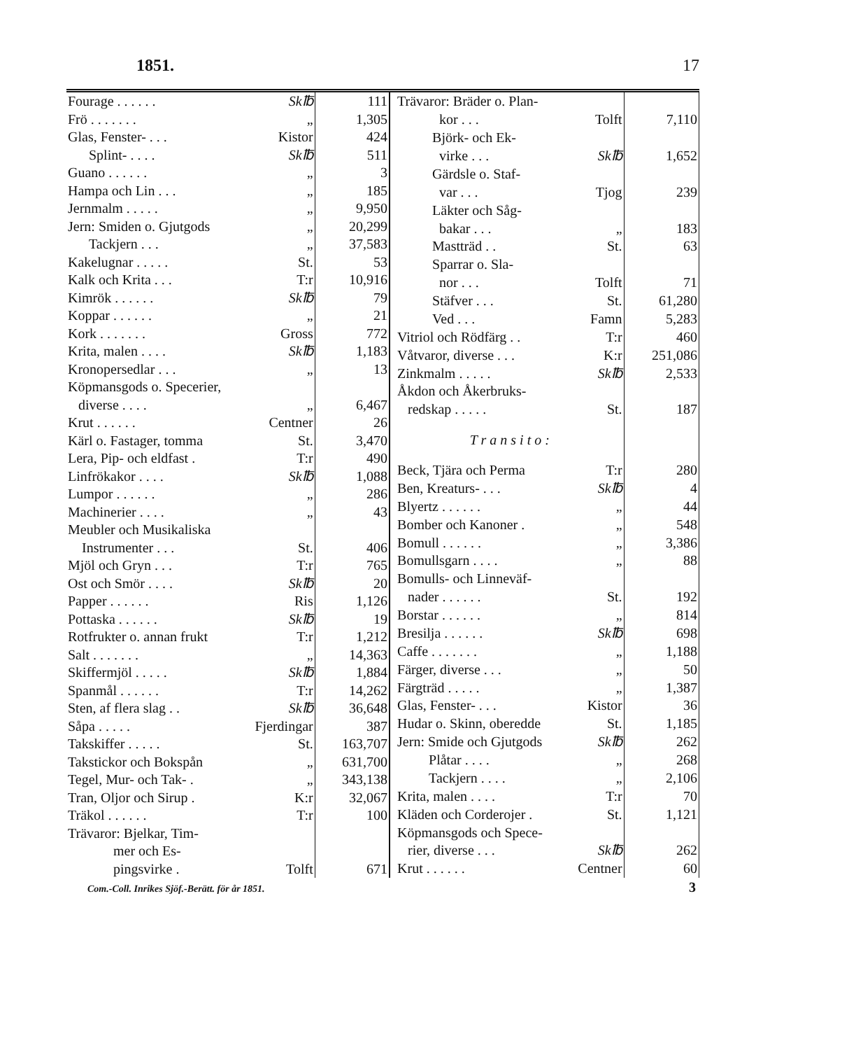1851. 17
| Fourage . . . . . . | Sk℔ | 111 |
| Frö . . . . . . . | „ | 1,305 |
| Glas, Fenster- . . . | Kistor | 424 |
| Splint- . . . . | Sk℔ | 511 |
| Guano . . . . . . | „ | 3 |
| Hampa och Lin . . . | „ | 185 |
| Jernmalm . . . . . | „ | 9,950 |
| Jern: Smiden o. Gjutgods | „ | 20,299 |
| Tackjern . . . | „ | 37,583 |
| Kakelugnar . . . . . | St. | 53 |
| Kalk och Krita . . . | T:r | 10,916 |
| Kimrök . . . . . . | Sk℔ | 79 |
| Koppar . . . . . . | „ | 21 |
| Kork . . . . . . . | Gross | 772 |
| Krita, malen . . . . | Sk℔ | 1,183 |
| Kronopersedlar . . . | „ | 13 |
| Köpmansgods o. Specerier, | | |
| diverse . . . . | „ | 6,467 |
| Krut . . . . . . | Centner | 26 |
| Kärl o. Fastager, tomma | St. | 3,470 |
| Lera, Pip- och eldfast . | T:r | 490 |
| Linfrökakor . . . . | Sk℔ | 1,088 |
| Lumpor . . . . . . | „ | 286 |
| Machinerier . . . . | „ | 43 |
| Meubler och Musikaliska | | |
| Instrumenter . . . | St. | 406 |
| Mjöl och Gryn . . . | T:r | 765 |
| Ost och Smör . . . . | Sk℔ | 20 |
| Papper . . . . . . | Ris | 1,126 |
| Pottaska . . . . . . | Sk℔ | 19 |
| Rotfrukter o. annan frukt | T:r | 1,212 |
| Salt . . . . . . . | „ | 14,363 |
| Skiffermjöl . . . . . | Sk℔ | 1,884 |
| Spanmål . . . . . . | T:r | 14,262 |
| Sten, af flera slag . . | Sk℔ | 36,648 |
| Såpa . . . . . | Fjerdingar | 387 |
| Takskiffer . . . . . | St. | 163,707 |
| Takstickor och Bokspån | „ | 631,700 |
| Tegel, Mur- och Tak- . | „ | 343,138 |
| Tran, Oljor och Sirup . | K:r | 32,067 |
| Träkol . . . . . . | T:r | 100 |
| Trävaror: Bjelkar, Tim- | | |
| mer och Es- | | |
| pingsvirke . | Tolft | 671 |
| Trävaror: Bräder o. Plan- | | |
| kor . . . | Tolft | 7,110 |
| Björk- och Ek- | | |
| virke . . . | Sk℔ | 1,652 |
| Gärdsle o. Staf- | | |
| var . . . | Tjog | 239 |
| Läkter och Såg- | | |
| bakar . . . | „ | 183 |
| Mastträd . . | St. | 63 |
| Sparrar o. Sla- | | |
| nor . . . | Tolft | 71 |
| Stäfver . . . | St. | 61,280 |
| Ved . . . | Famn | 5,283 |
| Vitriol och Rödfärg . . | T:r | 460 |
| Våtvaror, diverse . . . | K:r | 251,086 |
| Zinkmalm . . . . . | Sk℔ | 2,533 |
| Åkdon och Åkerbruks- | | |
| redskap . . . . . | St. | 187 |
| T r a n s i t o : | | |
| Beck, Tjära och Perma | T:r | 280 |
| Ben, Kreaturs- . . . | Sk℔ | 4 |
| Blyertz . . . . . . | „ | 44 |
| Bomber och Kanoner . | „ | 548 |
| Bomull . . . . . . | „ | 3,386 |
| Bomullsgarn . . . . | „ | 88 |
| Bomulls- och Linneväf- | | |
| nader . . . . . . | St. | 192 |
| Borstar . . . . . . | „ | 814 |
| Bresilja . . . . . . | Sk℔ | 698 |
| Caffe . . . . . . . | „ | 1,188 |
| Färger, diverse . . . | „ | 50 |
| Färgträd . . . . . | „ | 1,387 |
| Glas, Fenster- . . . | Kistor | 36 |
| Hudar o. Skinn, oberedde | St. | 1,185 |
| Jern: Smide och Gjutgods | Sk℔ | 262 |
| Plåtar . . . . | „ | 268 |
| Tackjern . . . . | „ | 2,106 |
| Krita, malen . . . . | T:r | 70 |
| Kläden och Corderojer . | St. | 1,121 |
| Köpmansgods och Spece- | | |
| rier, diverse . . . | Sk℔ | 262 |
| Krut . . . . . . | Centner | 60 |
Com.-Coll. Inrikes Sjöf.-Berätt. för år 1851.
3